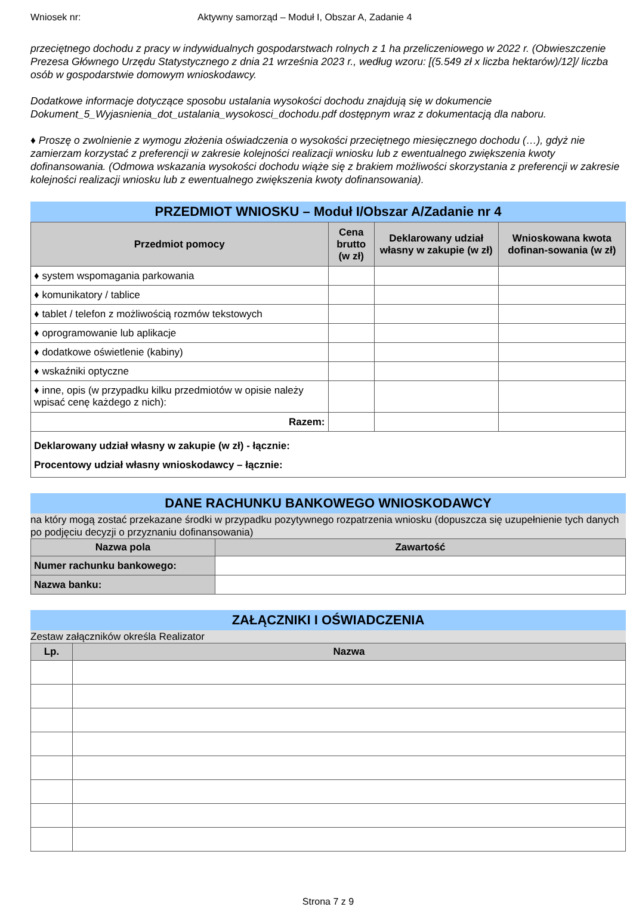Wniosek nr: Aktywny samorząd – Moduł I, Obszar A, Zadanie 4
przeciętnego dochodu z pracy w indywidualnych gospodarstwach rolnych z 1 ha przeliczeniowego w 2022 r. (Obwieszczenie Prezesa Głównego Urzędu Statystycznego z dnia 21 września 2023 r., według wzoru: [(5.549 zł x liczba hektarów)/12]/ liczba osób w gospodarstwie domowym wnioskodawcy.
Dodatkowe informacje dotyczące sposobu ustalania wysokości dochodu znajdują się w dokumencie Dokument_5_Wyjasnienia_dot_ustalania_wysokosci_dochodu.pdf dostępnym wraz z dokumentacją dla naboru.
♦ Proszę o zwolnienie z wymogu złożenia oświadczenia o wysokości przeciętnego miesięcznego dochodu (…), gdyż nie zamierzam korzystać z preferencji w zakresie kolejności realizacji wniosku lub z ewentualnego zwiększenia kwoty dofinansowania. (Odmowa wskazania wysokości dochodu wiąże się z brakiem możliwości skorzystania z preferencji w zakresie kolejności realizacji wniosku lub z ewentualnego zwiększenia kwoty dofinansowania).
PRZEDMIOT WNIOSKU – Moduł I/Obszar A/Zadanie nr 4
| Przedmiot pomocy | Cena brutto (w zł) | Deklarowany udział własny w zakupie (w zł) | Wnioskowana kwota dofinan-sowania (w zł) |
| --- | --- | --- | --- |
| ♦ system wspomagania parkowania | | | |
| ♦ komunikatory / tablice | | | |
| ♦ tablet / telefon z możliwością rozmów tekstowych | | | |
| ♦ oprogramowanie lub aplikacje | | | |
| ♦ dodatkowe oświetlenie (kabiny) | | | |
| ♦ wskaźniki optyczne | | | |
| ♦ inne, opis (w przypadku kilku przedmiotów w opisie należy wpisać cenę każdego z nich): | | | |
| Razem: | | | |
| Deklarowany udział własny w zakupie (w zł) - łącznie: Procentowy udział własny wnioskodawcy – łącznie: | | | |
DANE RACHUNKU BANKOWEGO WNIOSKODAWCY
na który mogą zostać przekazane środki w przypadku pozytywnego rozpatrzenia wniosku (dopuszcza się uzupełnienie tych danych po podjęciu decyzji o przyznaniu dofinansowania)
| Nazwa pola | Zawartość |
| --- | --- |
| Numer rachunku bankowego: | |
| Nazwa banku: | |
ZAŁĄCZNIKI I OŚWIADCZENIA
Zestaw załączników określa Realizator
| Lp. | Nazwa |
| --- | --- |
Strona 7 z 9